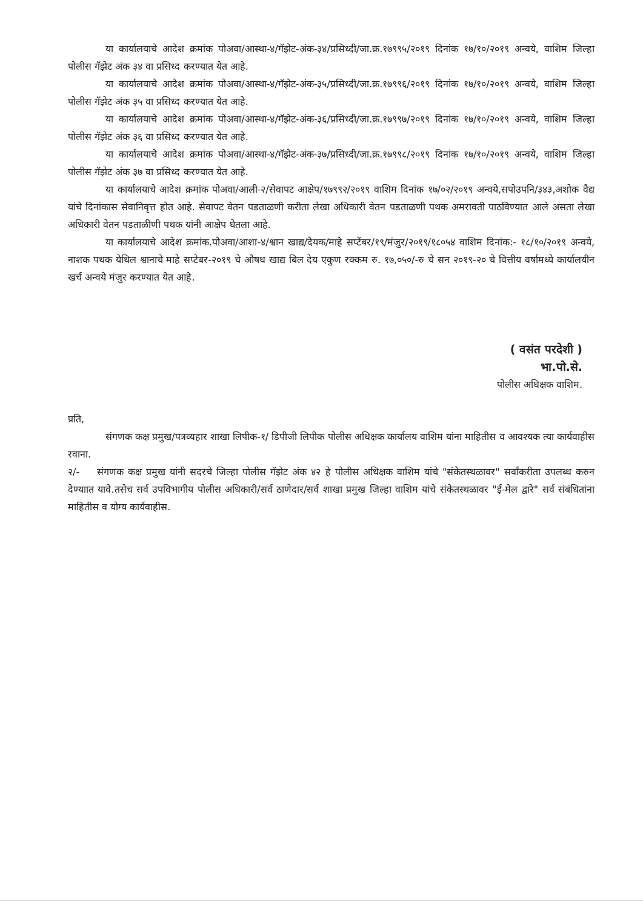या कार्यालयाचे आदेश क्रमांक पोअवा/आस्था-४/गॅझेट-अंक-३४/प्रसिध्दी/जा.क्र.१७९९५/२०१९ दिनांक १७/१०/२०१९ अन्वये, वाशिम जिल्हा पोलीस गॅझेट अंक ३४ वा प्रसिध्द करण्यात येत आहे.
या कार्यालयाचे आदेश क्रमांक पोअवा/आस्था-४/गॅझेट-अंक-३५/प्रसिध्दी/जा.क्र.१७९९६/२०१९ दिनांक १७/१०/२०१९ अन्वये, वाशिम जिल्हा पोलीस गॅझेट अंक ३५ वा प्रसिध्द करण्यात येत आहे.
या कार्यालयाचे आदेश क्रमांक पोअवा/आस्था-४/गॅझेट-अंक-३६/प्रसिध्दी/जा.क्र.१७९९७/२०१९ दिनांक १७/१०/२०१९ अन्वये, वाशिम जिल्हा पोलीस गॅझेट अंक ३६ वा प्रसिध्द करण्यात येत आहे.
या कार्यालयाचे आदेश क्रमांक पोअवा/आस्था-४/गॅझेट-अंक-३७/प्रसिध्दी/जा.क्र.१७९९८/२०१९ दिनांक १७/१०/२०१९ अन्वये, वाशिम जिल्हा पोलीस गॅझेट अंक ३७ वा प्रसिध्द करण्यात येत आहे.
या कार्यालयाचे आदेश क्रमांक पोअवा/आली-२/सेवापट आक्षेप/१७९९२/२०१९ वाशिम दिनांक १७/०२/२०१९ अन्वये,सपोउपनि/३४३,अशोक वैद्य यांचे दिनांकास सेवानिवृत्त होत आहे. सेवापट वेतन पडताळणी करीता लेखा अधिकारी वेतन पडताळणी पथक अमरावती पाठविण्यात आले असता लेखा अधिकारी वेतन पडताळीणी पथक यांनी आक्षेप घेतला आहे.
या कार्यालयाचे आदेश क्रमांक.पोअवा/आशा-४/श्वान खाद्य/देयक/माहे सप्टेंबर/१९/मंजुर/२०१९/१८०५४ वाशिम दिनांक:- १८/१०/२०१९ अन्वये, नाशक पथक येथिल श्वानाचे माहे सप्टेबर-२०१९ चे औषध खाद्य बिल देय एकुण रक्कम रु. १७,०५०/-रु चे सन २०१९-२० चे वित्तीय वर्षामध्ये कार्यालयीन खर्च अन्वये मंजुर करण्यात येत आहे.
( वसंत परदेशी )
भा.पो.से.
पोलीस अधिक्षक वाशिम.
प्रति,
संगणक कक्ष प्रमुख/पत्रव्यहार शाखा लिपीक-१/ डिपीजी लिपीक पोलीस अधिक्षक कार्यालय वाशिम यांना माहितीस व आवश्यक त्या कार्यवाहीस रवाना.
२/- संगणक कक्ष प्रमुख यांनी सदरचे जिल्हा पोलीस गॅझेट अंक ४२ हे पोलीस अधिक्षक वाशिम यांचे "संकेतस्थळावर" सर्वांकरीता उपलब्ध करुन देण्याात यावे.तसेच सर्व उपविभागीय पोलीस अधिकारी/सर्व ठाणेदार/सर्व शाखा प्रमुख जिल्हा वाशिम यांचे संकेतस्थळावर "ई-मेल द्वारे" सर्व संबंधितांना माहितीस व योग्य कार्यवाहीस.